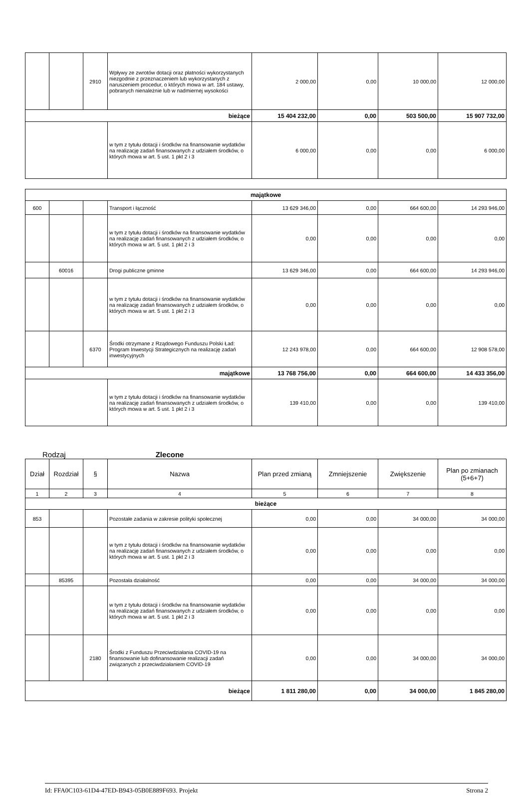| | | 2910 | Wpływy ze zwrotów dotacji oraz płatności wykorzystanych niezgodnie z przeznaczeniem lub wykorzystanych z naruszeniem procedur, o których mowa w art. 184 ustawy, pobranych nienależnie lub w nadmiernej wysokości | 2 000,00 | 0,00 | 10 000,00 | 12 000,00 |
| bieżące | | | | 15 404 232,00 | 0,00 | 503 500,00 | 15 907 732,00 |
| | | | w tym z tytułu dotacji i środków na finansowanie wydatków na realizację zadań finansowanych z udziałem środków, o których mowa w art. 5 ust. 1 pkt 2 i 3 | 6 000,00 | 0,00 | 0,00 | 6 000,00 |
| majątkowe | | | | | | | |
| 600 | | | Transport i łączność | 13 629 346,00 | 0,00 | 664 600,00 | 14 293 946,00 |
| | | | w tym z tytułu dotacji i środków na finansowanie wydatków na realizację zadań finansowanych z udziałem środków, o których mowa w art. 5 ust. 1 pkt 2 i 3 | 0,00 | 0,00 | 0,00 | 0,00 |
| | 60016 | | Drogi publiczne gminne | 13 629 346,00 | 0,00 | 664 600,00 | 14 293 946,00 |
| | | | w tym z tytułu dotacji i środków na finansowanie wydatków na realizację zadań finansowanych z udziałem środków, o których mowa w art. 5 ust. 1 pkt 2 i 3 | 0,00 | 0,00 | 0,00 | 0,00 |
| | | 6370 | Środki otrzymane z Rządowego Funduszu Polski Ład: Program Inwestycji Strategicznych na realizację zadań inwestycyjnych | 12 243 978,00 | 0,00 | 664 600,00 | 12 908 578,00 |
| majątkowe | | | | 13 768 756,00 | 0,00 | 664 600,00 | 14 433 356,00 |
| | | | w tym z tytułu dotacji i środków na finansowanie wydatków na realizację zadań finansowanych z udziałem środków, o których mowa w art. 5 ust. 1 pkt 2 i 3 | 139 410,00 | 0,00 | 0,00 | 139 410,00 |
Rodzaj Zlecone
| Dział | Rozdział | § | Nazwa | Plan przed zmianą | Zmniejszenie | Zwiększenie | Plan po zmianach (5+6+7) |
| --- | --- | --- | --- | --- | --- | --- | --- |
| 1 | 2 | 3 | 4 | 5 | 6 | 7 | 8 |
| bieżące | | | | | | | |
| 853 | | | Pozostałe zadania w zakresie polityki społecznej | 0,00 | 0,00 | 34 000,00 | 34 000,00 |
| | | | w tym z tytułu dotacji i środków na finansowanie wydatków na realizację zadań finansowanych z udziałem środków, o których mowa w art. 5 ust. 1 pkt 2 i 3 | 0,00 | 0,00 | 0,00 | 0,00 |
| | 85395 | | Pozostała działalność | 0,00 | 0,00 | 34 000,00 | 34 000,00 |
| | | | w tym z tytułu dotacji i środków na finansowanie wydatków na realizację zadań finansowanych z udziałem środków, o których mowa w art. 5 ust. 1 pkt 2 i 3 | 0,00 | 0,00 | 0,00 | 0,00 |
| | | 2180 | Środki z Funduszu Przeciwdziałania COVID-19 na finansowanie lub dofinansowanie realizacji zadań związanych z przeciwdziałaniem COVID-19 | 0,00 | 0,00 | 34 000,00 | 34 000,00 |
| bieżące | | | | 1 811 280,00 | 0,00 | 34 000,00 | 1 845 280,00 |
Id: FFA0C103-61D4-47ED-B943-05B0E889F693. Projekt Strona 2